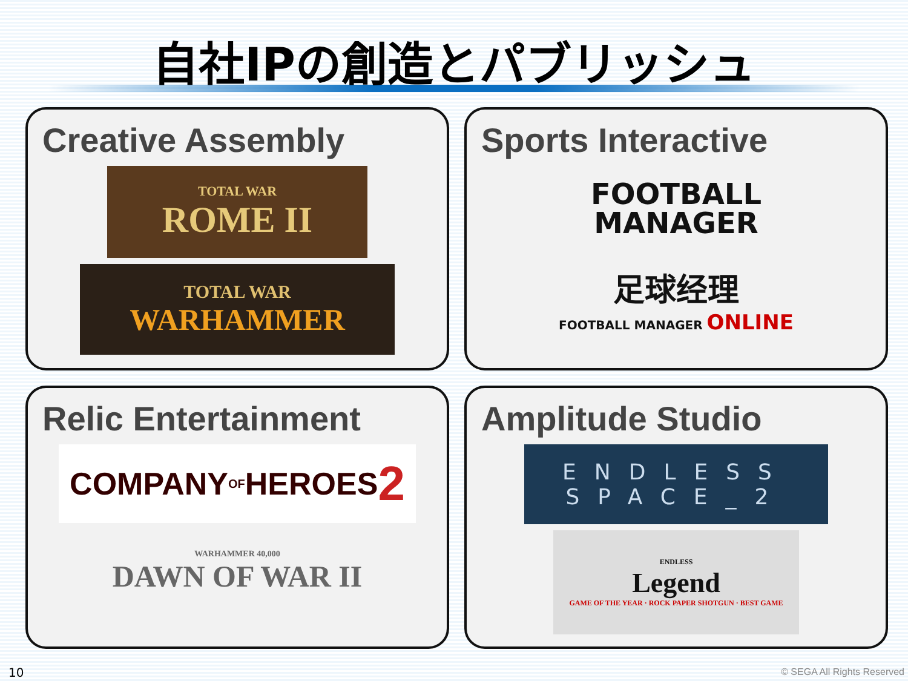自社IPの創造とパブリッシュ
Creative Assembly
TOTAL WAR
ROME II
TOTAL WAR
WARHAMMER
Sports Interactive
FOOTBALL
MANAGER
足球经理
FOOTBALL MANAGER ONLINE
Relic Entertainment
COMPANY OF HEROES 2
WARHAMMER 40,000
DAWN OF WAR II
Amplitude Studio
ENDLESS
SPACE_2
ENDLESS
Legend
GAME OF THE YEAR · ROCK PAPER SHOTGUN · BEST GAME
10 © SEGA All Rights Reserved